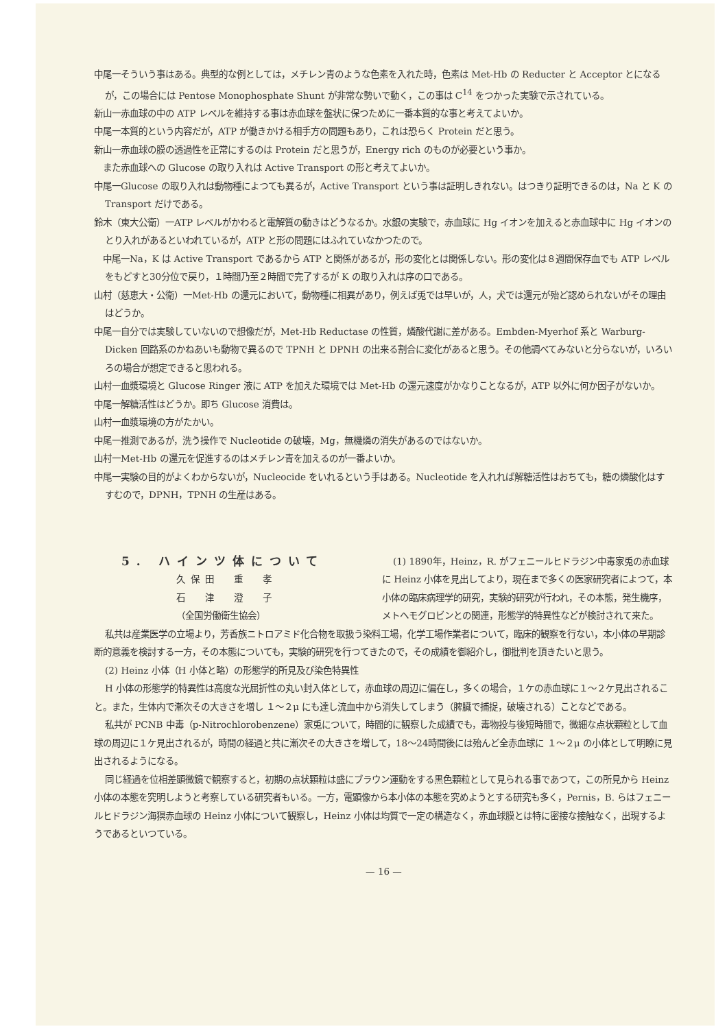中尾一そういう事はある。典型的な例としては，メチレン青のような色素を入れた時，色素は Met-Hb の Reducter と Acceptor とになるが，この場合には Pentose Monophosphate Shunt が非常な勢いで動く，この事は C<sup>14</sup> をつかった実験で示されている。
新山一赤血球の中の ATP レベルを維持する事は赤血球を盤状に保つために一番本質的な事と考えてよいか。
中尾一本質的という内容だが，ATP が働きかける相手方の問題もあり，これは恐らく Protein だと思う。
新山一赤血球の膜の透過性を正常にするのは Protein だと思うが，Energy rich のものが必要という事か。
　また赤血球への Glucose の取り入れは Active Transport の形と考えてよいか。
中尾一Glucose の取り入れは動物種によつても異るが，Active Transport という事は証明しきれない。はつきり証明できるのは，Na と K の Transport だけである。
鈴木（東大公衛）一ATP レベルがかわると電解質の動きはどうなるか。水銀の実験で，赤血球に Hg イオンを加えると赤血球中に Hg イオンのとり入れがあるといわれているが，ATP と形の問題にはふれていなかつたので。
　中尾一Na，K は Active Transport であるから ATP と関係があるが，形の変化とは関係しない。形の変化は８週間保存血でも ATP レベルをもどすと30分位で戻り，１時間乃至２時間で完了するが K の取り入れは序の口である。
山村（慈恵大・公衛）一Met-Hb の還元において，動物種に相異があり，例えば兎では早いが，人，犬では還元が殆ど認められないがその理由はどうか。
中尾一自分では実験していないので想像だが，Met-Hb Reductase の性質，燐酸代謝に差がある。Embden-Myerhof 系と Warburg-Dicken 回路系のかねあいも動物で異るので TPNH と DPNH の出来る割合に変化があると思う。その他調べてみないと分らないが，いろいろの場合が想定できると思われる。
山村一血漿環境と Glucose Ringer 液に ATP を加えた環境では Met-Hb の還元速度がかなりことなるが，ATP 以外に何か因子がないか。
中尾一解糖活性はどうか。即ち Glucose 消費は。
山村一血漿環境の方がたかい。
中尾一推測であるが，洗う操作で Nucleotide の破壊，Mg，無機燐の消失があるのではないか。
山村一Met-Hb の還元を促進するのはメチレン青を加えるのが一番よいか。
中尾一実験の目的がよくわからないが，Nucleocide をいれるという手はある。Nucleotide を入れれば解糖活性はおちても，糖の燐酸化はすすむので，DPNH，TPNH の生産はある。
5. ハインツ体について
久保田　重　孝
石　津　澄　子
（全国労働衛生協会）
(1) 1890年，Heinz，R. がフェニールヒドラジン中毒家兎の赤血球に Heinz 小体を見出してより，現在まで多くの医家研究者によつて，本小体の臨床病理学的研究，実験的研究が行われ，その本態，発生機序，メトヘモグロビンとの関連，形態学的特異性などが検討されて来た。
私共は産業医学の立場より，芳香族ニトロアミド化合物を取扱う染料工場，化学工場作業者について，臨床的観察を行ない，本小体の早期診断的意義を検討する一方，その本態についても，実験的研究を行つてきたので，その成績を御紹介し，御批判を頂きたいと思う。
(2) Heinz 小体（H 小体と略）の形態学的所見及び染色特異性
H 小体の形態学的特異性は高度な光屈折性の丸い封入体として，赤血球の周辺に偏在し，多くの場合，１ケの赤血球に１〜２ケ見出されること。また，生体内で漸次その大きさを増し １〜２μ にも達し流血中から消失してしまう（脾臓で捕捉，破壊される）ことなどである。
私共が PCNB 中毒（p-Nitrochlorobenzene）家兎について，時間的に観察した成績でも，毒物投与後短時間で，微細な点状顆粒として血球の周辺に１ケ見出されるが，時間の経過と共に漸次その大きさを増して，18〜24時間後には殆んど全赤血球に １〜２μ の小体として明瞭に見出されるようになる。
同じ経過を位相差顕微鏡で観察すると，初期の点状顆粒は盛にブラウン運動をする黒色顆粒として見られる事であつて，この所見から Heinz 小体の本態を究明しようと考察している研究者もいる。一方，電顕像から本小体の本態を究めようとする研究も多く，Pernis，B. らはフェニールヒドラジン海猽赤血球の Heinz 小体について観察し，Heinz 小体は均質で一定の構造なく，赤血球膜とは特に密接な接触なく，出現するようであるといつている。
— 16 —